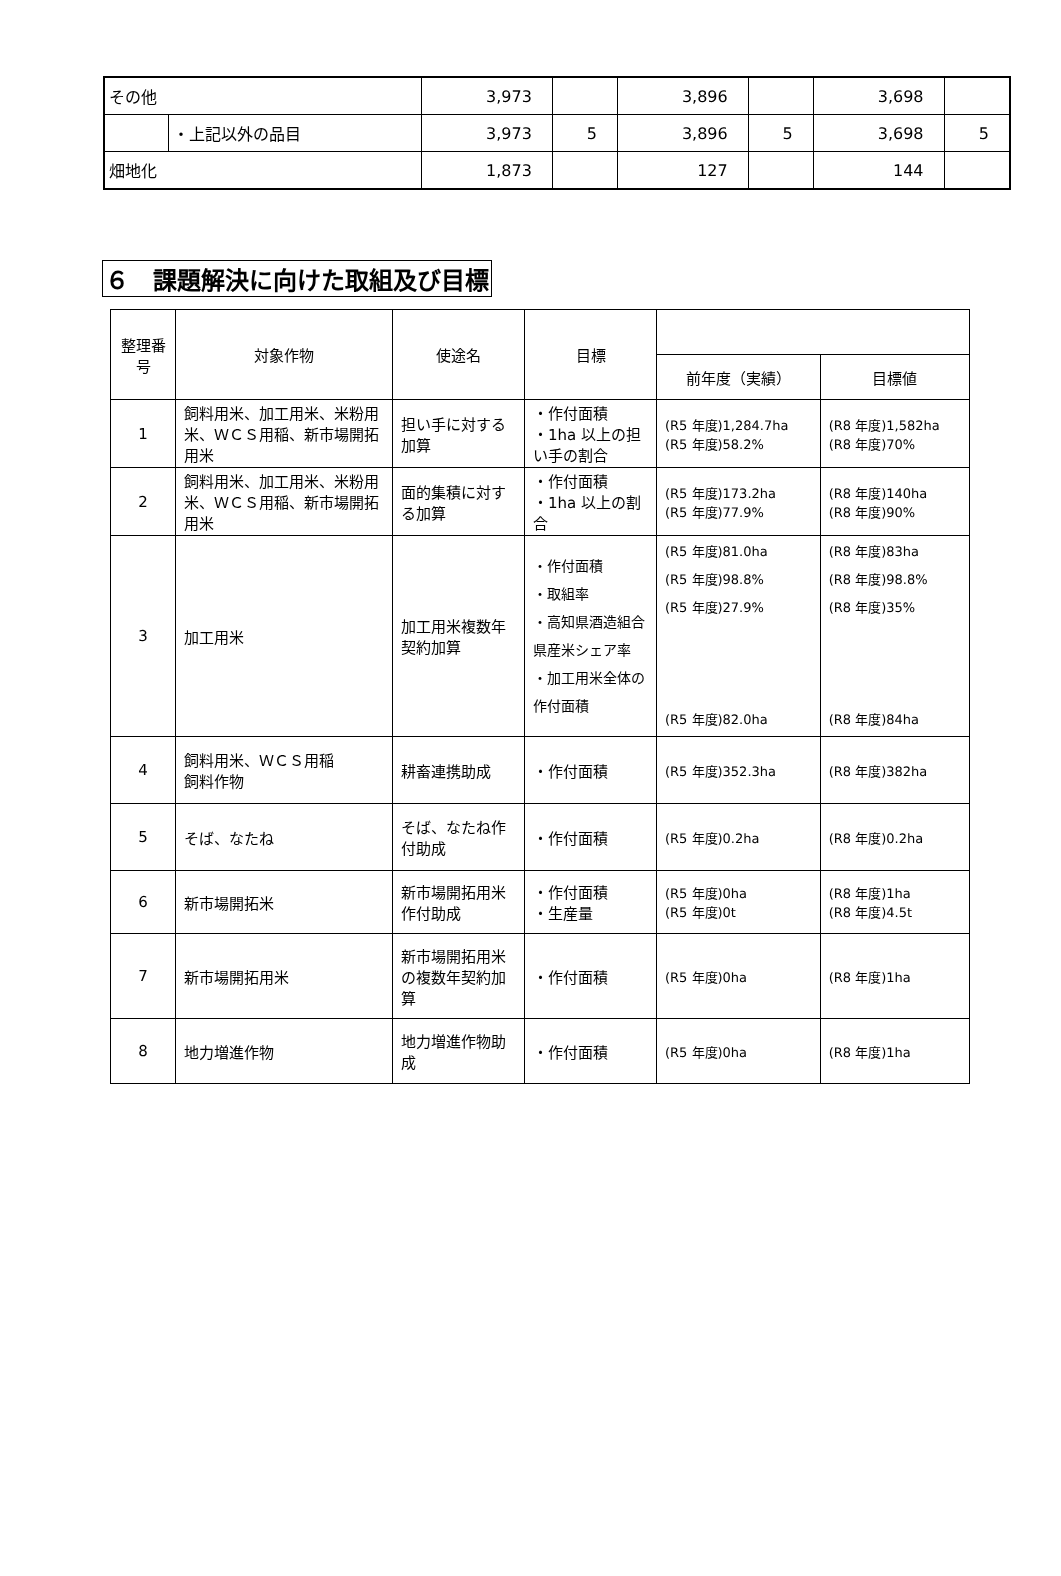| その他 | | 3,973 | | 3,896 | | 3,698 | |
| | ・上記以外の品目 | 3,973 | 5 | 3,896 | 5 | 3,698 | 5 |
| 畑地化 | | 1,873 | | 127 | | 144 | |
６　課題解決に向けた取組及び目標
| 整理番号 | 対象作物 | 使途名 | 目標 | | |
| --- | --- | --- | --- | --- | --- |
| | | | | 前年度（実績） | 目標値 |
| 1 | 飼料用米、加工用米、米粉用米、ＷＣＳ用稲、新市場開拓用米 | 担い手に対する加算 | ・作付面積 ・1ha 以上の担い手の割合 | (R5 年度)1,284.7ha (R5 年度)58.2% | (R8 年度)1,582ha (R8 年度)70% |
| 2 | 飼料用米、加工用米、米粉用米、ＷＣＳ用稲、新市場開拓用米 | 面的集積に対する加算 | ・作付面積 ・1ha 以上の割合 | (R5 年度)173.2ha (R5 年度)77.9% | (R8 年度)140ha (R8 年度)90% |
| 3 | 加工用米 | 加工用米複数年契約加算 | ・作付面積 ・取組率 ・高知県酒造組合県産米シェア率 ・加工用米全体の作付面積 | (R5 年度)81.0ha (R5 年度)98.8% (R5 年度)27.9% (R5 年度)82.0ha | (R8 年度)83ha (R8 年度)98.8% (R8 年度)35% (R8 年度)84ha |
| 4 | 飼料用米、ＷＣＳ用稲 飼料作物 | 耕畜連携助成 | ・作付面積 | (R5 年度)352.3ha | (R8 年度)382ha |
| 5 | そば、なたね | そば、なたね作付助成 | ・作付面積 | (R5 年度)0.2ha | (R8 年度)0.2ha |
| 6 | 新市場開拓米 | 新市場開拓用米作付助成 | ・作付面積 ・生産量 | (R5 年度)0ha (R5 年度)0t | (R8 年度)1ha (R8 年度)4.5t |
| 7 | 新市場開拓用米 | 新市場開拓用米の複数年契約加算 | ・作付面積 | (R5 年度)0ha | (R8 年度)1ha |
| 8 | 地力増進作物 | 地力増進作物助成 | ・作付面積 | (R5 年度)0ha | (R8 年度)1ha |